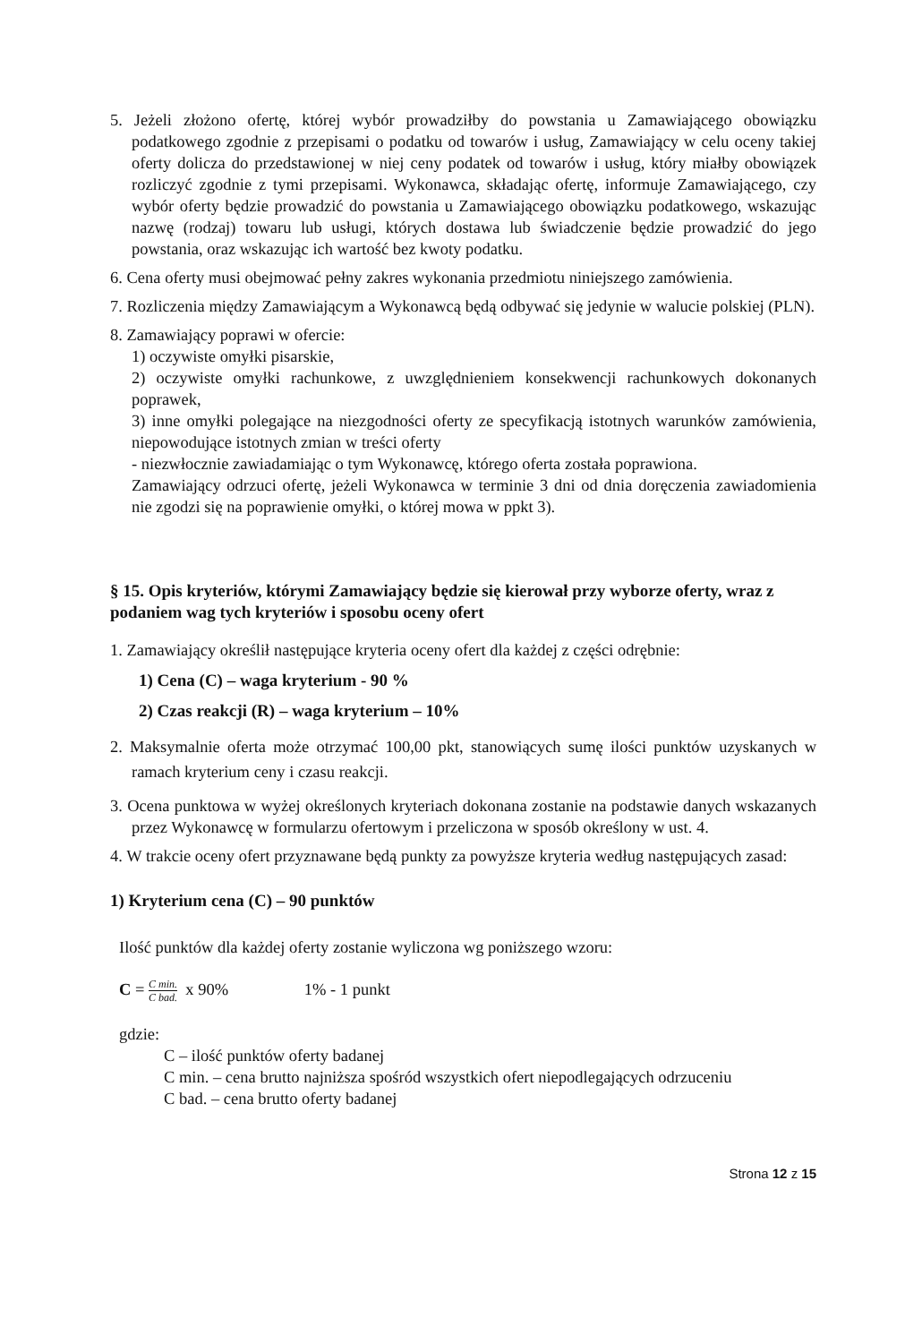5. Jeżeli złożono ofertę, której wybór prowadziłby do powstania u Zamawiającego obowiązku podatkowego zgodnie z przepisami o podatku od towarów i usług, Zamawiający w celu oceny takiej oferty dolicza do przedstawionej w niej ceny podatek od towarów i usług, który miałby obowiązek rozliczyć zgodnie z tymi przepisami. Wykonawca, składając ofertę, informuje Zamawiającego, czy wybór oferty będzie prowadzić do powstania u Zamawiającego obowiązku podatkowego, wskazując nazwę (rodzaj) towaru lub usługi, których dostawa lub świadczenie będzie prowadzić do jego powstania, oraz wskazując ich wartość bez kwoty podatku.
6. Cena oferty musi obejmować pełny zakres wykonania przedmiotu niniejszego zamówienia.
7. Rozliczenia między Zamawiającym a Wykonawcą będą odbywać się jedynie w walucie polskiej (PLN).
8. Zamawiający poprawi w ofercie:
1) oczywiste omyłki pisarskie,
2) oczywiste omyłki rachunkowe, z uwzględnieniem konsekwencji rachunkowych dokonanych poprawek,
3) inne omyłki polegające na niezgodności oferty ze specyfikacją istotnych warunków zamówienia, niepowodujące istotnych zmian w treści oferty
- niezwłocznie zawiadamiając o tym Wykonawcę, którego oferta została poprawiona.
Zamawiający odrzuci ofertę, jeżeli Wykonawca w terminie 3 dni od dnia doręczenia zawiadomienia nie zgodzi się na poprawienie omyłki, o której mowa w ppkt 3).
§ 15. Opis kryteriów, którymi Zamawiający będzie się kierował przy wyborze oferty, wraz z podaniem wag tych kryteriów i sposobu oceny ofert
1. Zamawiający określił następujące kryteria oceny ofert dla każdej z części odrębnie:
1) Cena (C) – waga kryterium - 90 %
2) Czas reakcji (R) – waga kryterium – 10%
2. Maksymalnie oferta może otrzymać 100,00 pkt, stanowiących sumę ilości punktów uzyskanych w ramach kryterium ceny i czasu reakcji.
3. Ocena punktowa w wyżej określonych kryteriach dokonana zostanie na podstawie danych wskazanych przez Wykonawcę w formularzu ofertowym i przeliczona w sposób określony w ust. 4.
4. W trakcie oceny ofert przyznawane będą punkty za powyższe kryteria według następujących zasad:
1) Kryterium cena (C) – 90 punktów
Ilość punktów dla każdej oferty zostanie wyliczona wg poniższego wzoru:
C = C min. C bad. x 90% 1% - 1 punkt
gdzie:
C – ilość punktów oferty badanej
C min. – cena brutto najniższa spośród wszystkich ofert niepodlegających odrzuceniu
C bad. – cena brutto oferty badanej
Strona 12 z 15